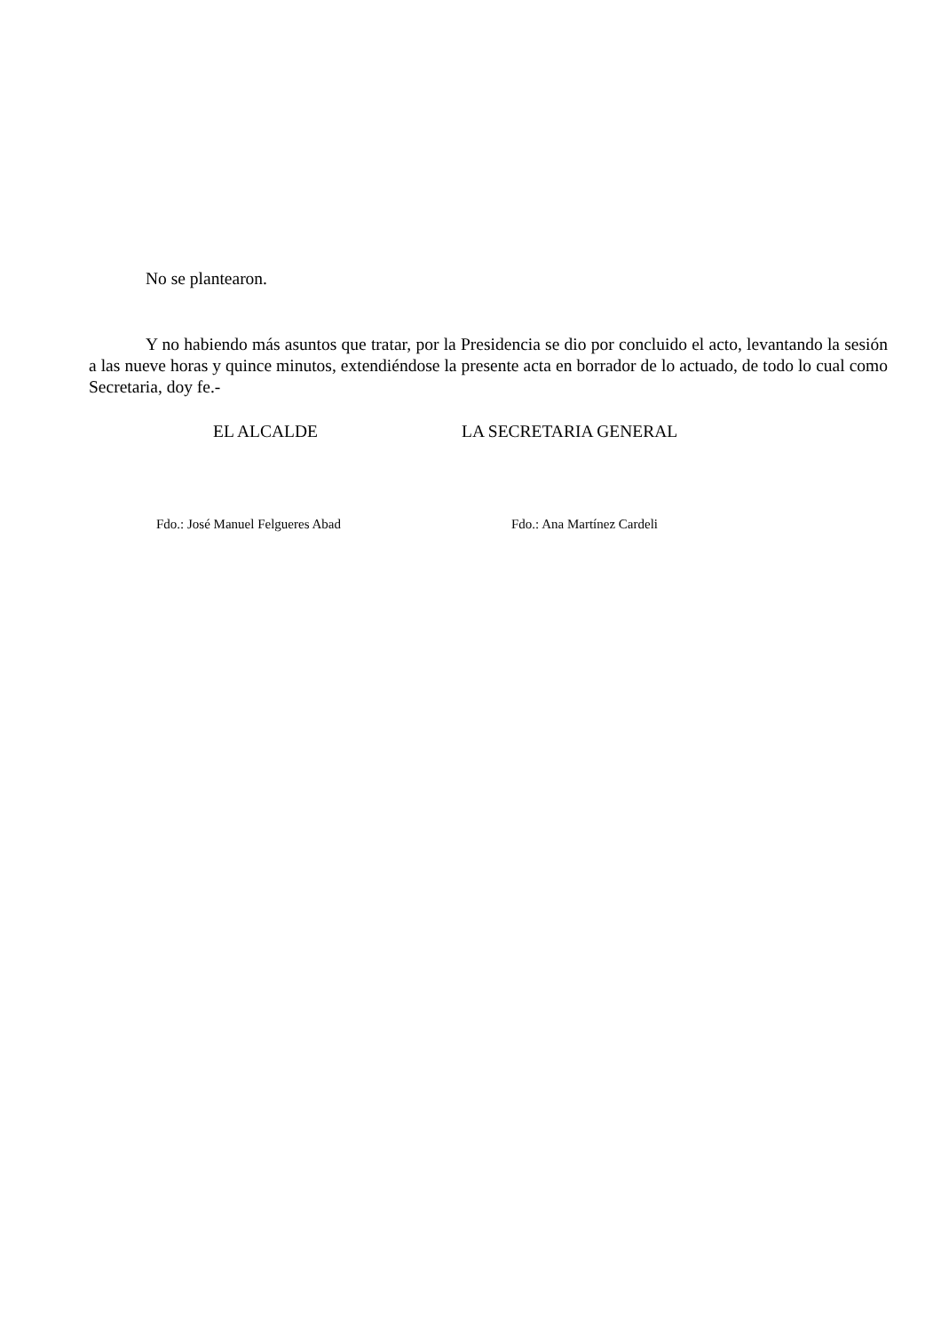No se plantearon.
Y no habiendo más asuntos que tratar, por la Presidencia se dio por concluido el acto, levantando la sesión a las nueve horas y quince minutos, extendiéndose la presente acta en borrador de lo actuado, de todo lo cual como Secretaria, doy fe.-
EL ALCALDE LA SECRETARIA GENERAL
Fdo.: José Manuel Felgueres Abad Fdo.: Ana Martínez Cardeli